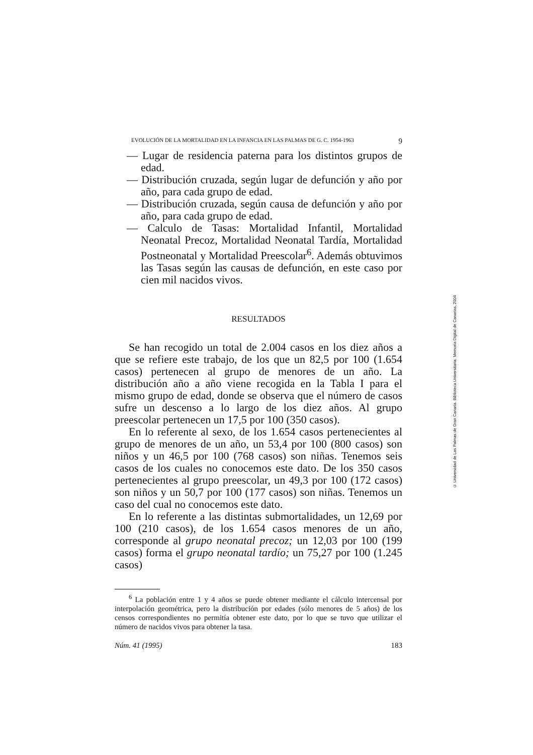EVOLUCIÓN DE LA MORTALIDAD EN LA INFANCIA EN LAS PALMAS DE G. C. 1954-1963 9
— Lugar de residencia paterna para los distintos grupos de edad.
— Distribución cruzada, según lugar de defunción y año por año, para cada grupo de edad.
— Distribución cruzada, según causa de defunción y año por año, para cada grupo de edad.
— Calculo de Tasas: Mortalidad Infantil, Mortalidad Neonatal Precoz, Mortalidad Neonatal Tardía, Mortalidad Postneonatal y Mortalidad Preescolar<sup>6</sup>. Además obtuvimos las Tasas según las causas de defunción, en este caso por cien mil nacidos vivos.
RESULTADOS
Se han recogido un total de 2.004 casos en los diez años a que se refiere este trabajo, de los que un 82,5 por 100 (1.654 casos) pertenecen al grupo de menores de un año. La distribución año a año viene recogida en la Tabla I para el mismo grupo de edad, donde se observa que el número de casos sufre un descenso a lo largo de los diez años. Al grupo preescolar pertenecen un 17,5 por 100 (350 casos).
En lo referente al sexo, de los 1.654 casos pertenecientes al grupo de menores de un año, un 53,4 por 100 (800 casos) son niños y un 46,5 por 100 (768 casos) son niñas. Tenemos seis casos de los cuales no conocemos este dato. De los 350 casos pertenecientes al grupo preescolar, un 49,3 por 100 (172 casos) son niños y un 50,7 por 100 (177 casos) son niñas. Tenemos un caso del cual no conocemos este dato.
En lo referente a las distintas submortalidades, un 12,69 por 100 (210 casos), de los 1.654 casos menores de un año, corresponde al grupo neonatal precoz; un 12,03 por 100 (199 casos) forma el grupo neonatal tardío; un 75,27 por 100 (1.245 casos)
<sup>6</sup> La población entre 1 y 4 años se puede obtener mediante el cálculo intercensal por interpolación geométrica, pero la distribución por edades (sólo menores de 5 años) de los censos correspondientes no permitía obtener este dato, por lo que se tuvo que utilizar el número de nacidos vivos para obtener la tasa.
Núm. 41 (1995) 183
© Universidad de Las Palmas de Gran Canaria. Biblioteca Universitaria. Memoria Digital de Canarias, 2004